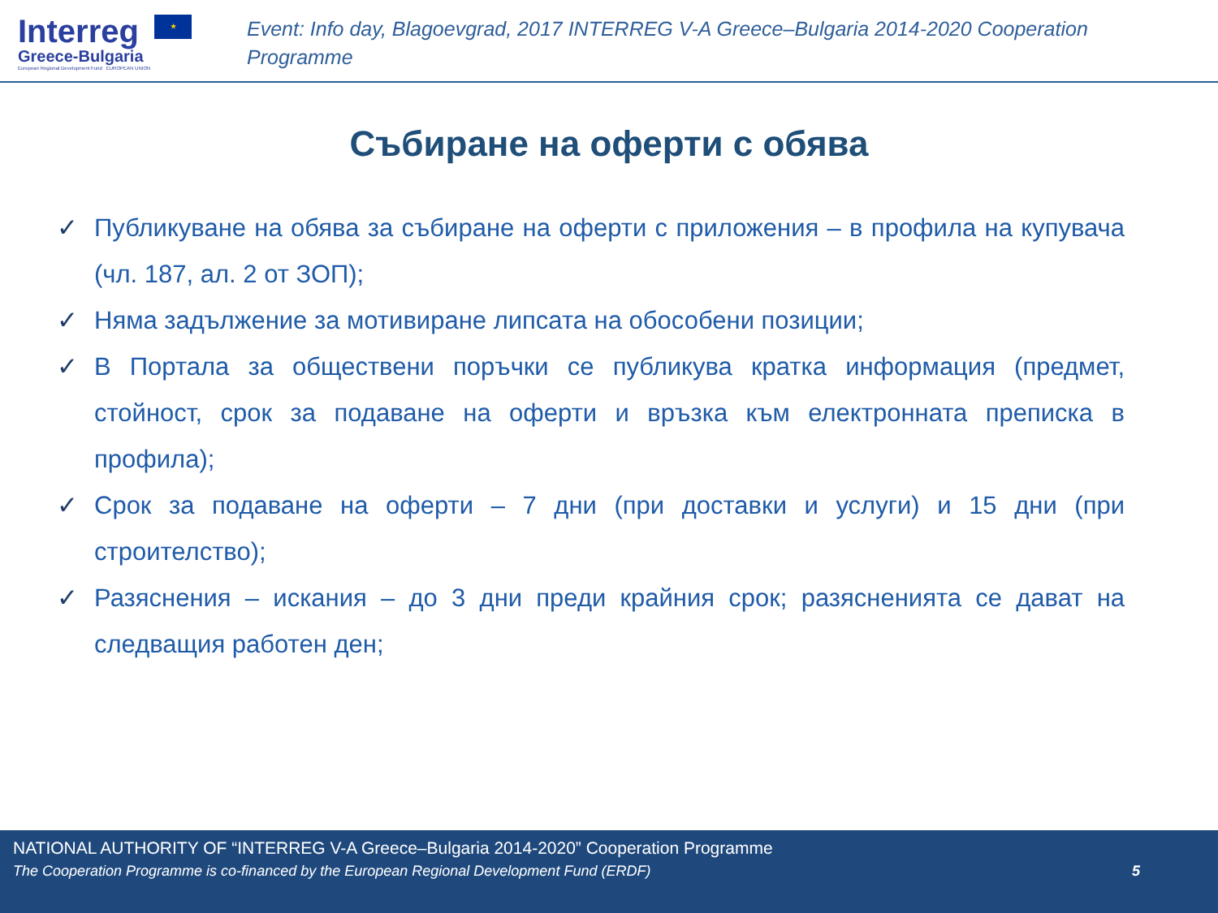Interreg ★
Greece-Bulgaria
European Regional Development Fund EUROPEAN UNION
Event: Info day, Blagoevgrad, 2017 INTERREG V-A Greece–Bulgaria 2014-2020 Cooperation Programme
Събиране на оферти с обява
✓ Публикуване на обява за събиране на оферти с приложения – в профила на купувача (чл. 187, ал. 2 от ЗОП);
✓ Няма задължение за мотивиране липсата на обособени позиции;
✓ В Портала за обществени поръчки се публикува кратка информация (предмет, стойност, срок за подаване на оферти и връзка към електронната преписка в профила);
✓ Срок за подаване на оферти – 7 дни (при доставки и услуги) и 15 дни (при строителство);
✓ Разяснения – искания – до 3 дни преди крайния срок; разясненията се дават на следващия работен ден;
NATIONAL AUTHORITY OF “INTERREG V-A Greece–Bulgaria 2014-2020” Cooperation Programme
The Cooperation Programme is co-financed by the European Regional Development Fund (ERDF) 5